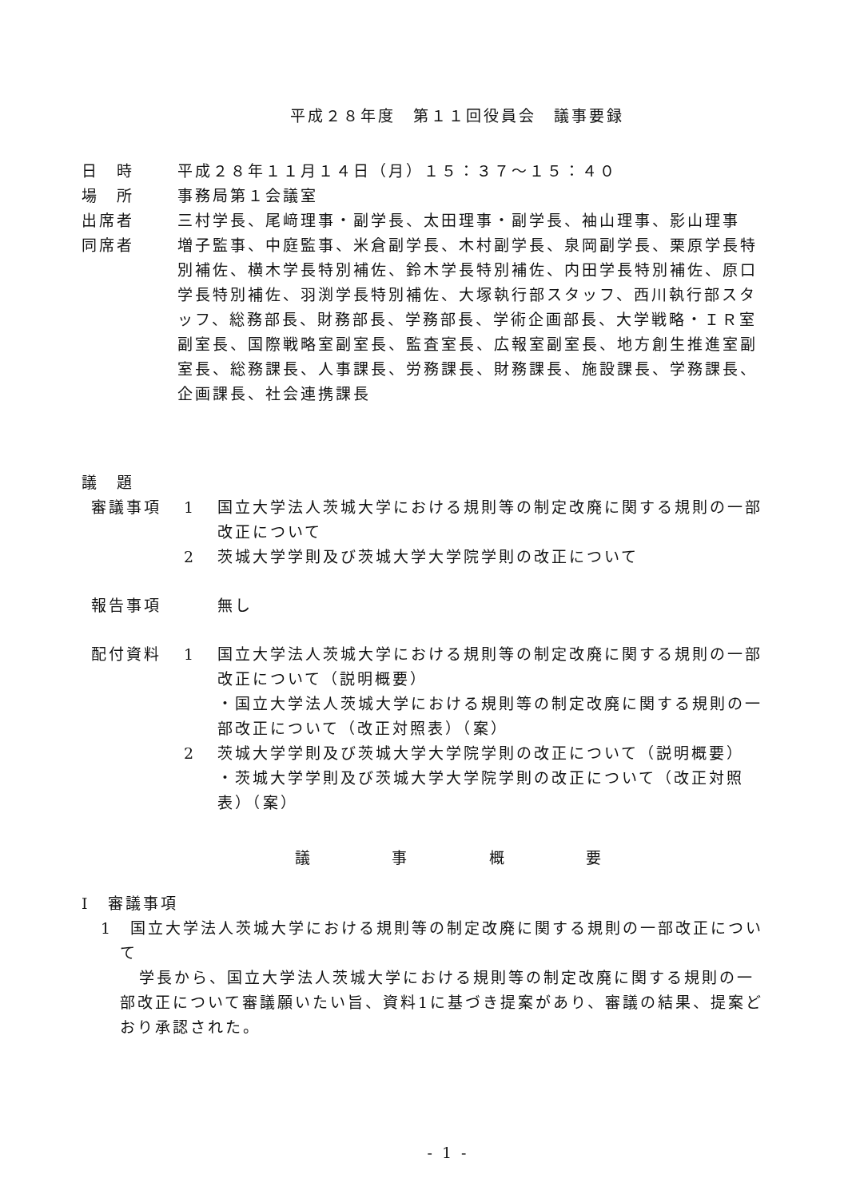平成２８年度　第１１回役員会　議事要録
日　時 平成２８年１１月１４日（月）１５：３７～１５：４０
場　所 事務局第１会議室
出席者 三村学長、尾﨑理事・副学長、太田理事・副学長、袖山理事、影山理事
同席者 増子監事、中庭監事、米倉副学長、木村副学長、泉岡副学長、栗原学長特別補佐、横木学長特別補佐、鈴木学長特別補佐、内田学長特別補佐、原口学長特別補佐、羽渕学長特別補佐、大塚執行部スタッフ、西川執行部スタッフ、総務部長、財務部長、学務部長、学術企画部長、大学戦略・ＩＲ室副室長、国際戦略室副室長、監査室長、広報室副室長、地方創生推進室副室長、総務課長、人事課長、労務課長、財務課長、施設課長、学務課長、企画課長、社会連携課長
議　題
審議事項 1 国立大学法人茨城大学における規則等の制定改廃に関する規則の一部改正について
2 茨城大学学則及び茨城大学大学院学則の改正について
報告事項 無し
配付資料 1 国立大学法人茨城大学における規則等の制定改廃に関する規則の一部改正について（説明概要）
・国立大学法人茨城大学における規則等の制定改廃に関する規則の一部改正について（改正対照表）（案）
2 茨城大学学則及び茨城大学大学院学則の改正について（説明概要）
・茨城大学学則及び茨城大学大学院学則の改正について（改正対照表）（案）
議 事 概 要
Ⅰ　審議事項
1　国立大学法人茨城大学における規則等の制定改廃に関する規則の一部改正について
学長から、国立大学法人茨城大学における規則等の制定改廃に関する規則の一部改正について審議願いたい旨、資料1に基づき提案があり、審議の結果、提案どおり承認された。
- 1 -